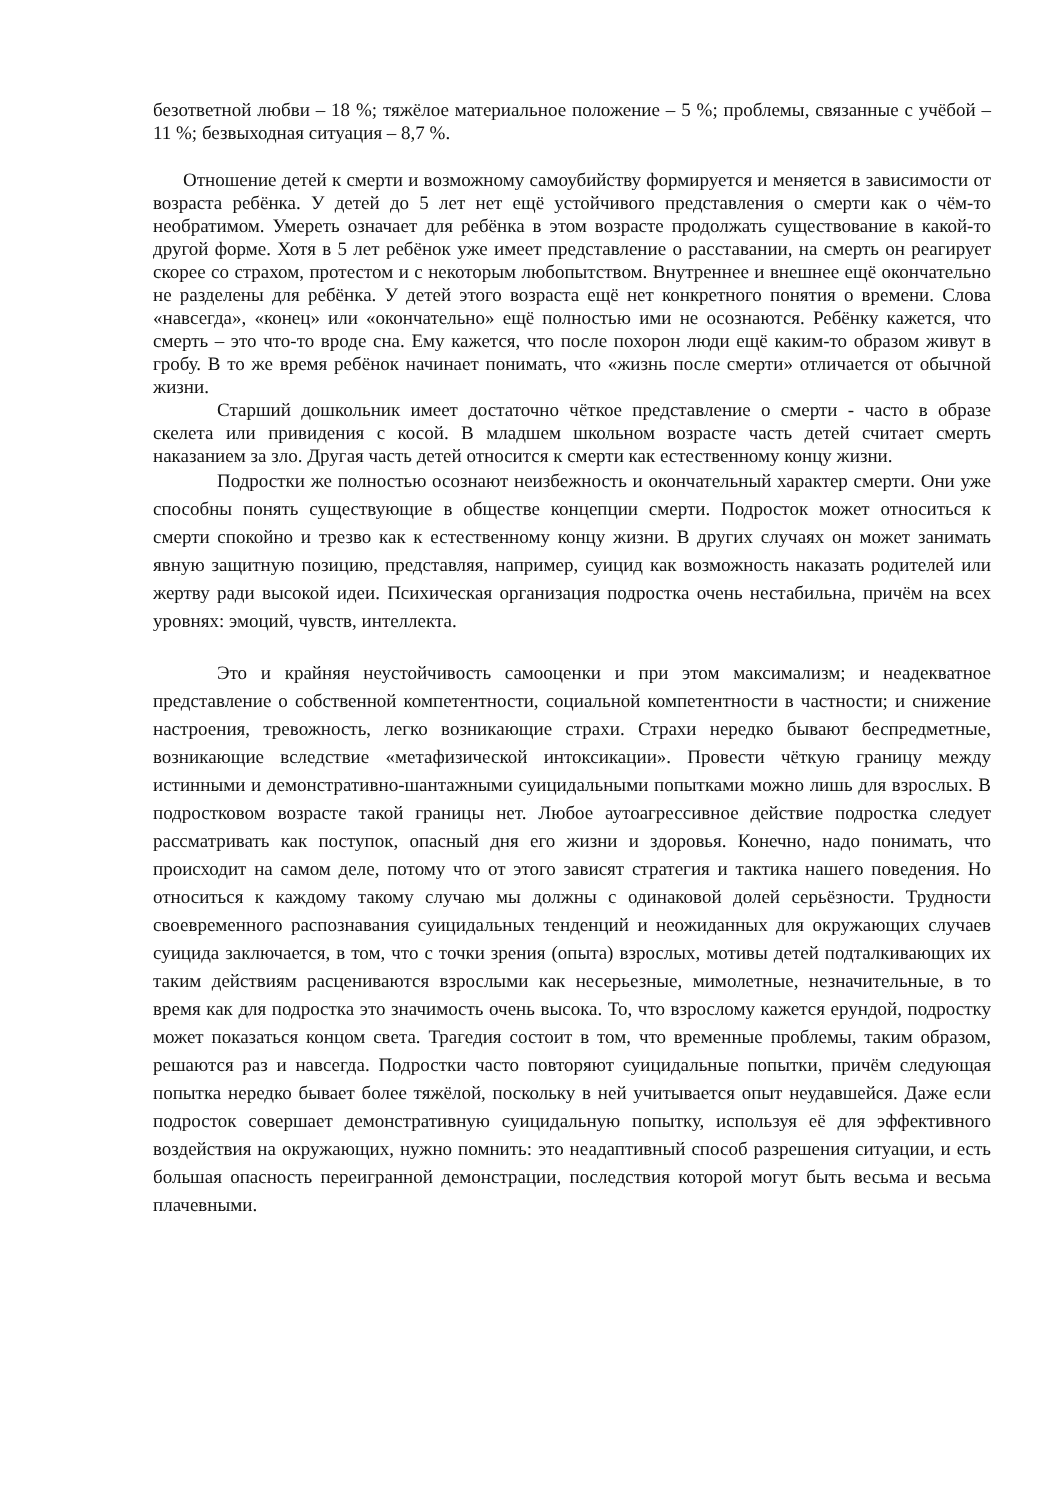безответной любви – 18 %; тяжёлое материальное положение – 5 %; проблемы, связанные с учёбой – 11 %; безвыходная ситуация – 8,7 %.
Отношение детей к смерти и возможному самоубийству формируется и меняется в зависимости от возраста ребёнка. У детей до 5 лет нет ещё устойчивого представления о смерти как о чём-то необратимом. Умереть означает для ребёнка в этом возрасте продолжать существование в какой-то другой форме. Хотя в 5 лет ребёнок уже имеет представление о расставании, на смерть он реагирует скорее со страхом, протестом и с некоторым любопытством. Внутреннее и внешнее ещё окончательно не разделены для ребёнка. У детей этого возраста ещё нет конкретного понятия о времени. Слова «навсегда», «конец» или «окончательно» ещё полностью ими не осознаются. Ребёнку кажется, что смерть – это что-то вроде сна. Ему кажется, что после похорон люди ещё каким-то образом живут в гробу. В то же время ребёнок начинает понимать, что «жизнь после смерти» отличается от обычной жизни.
Старший дошкольник имеет достаточно чёткое представление о смерти - часто в образе скелета или привидения с косой. В младшем школьном возрасте часть детей считает смерть наказанием за зло. Другая часть детей относится к смерти как естественному концу жизни.
Подростки же полностью осознают неизбежность и окончательный характер смерти. Они уже способны понять существующие в обществе концепции смерти. Подросток может относиться к смерти спокойно и трезво как к естественному концу жизни. В других случаях он может занимать явную защитную позицию, представляя, например, суицид как возможность наказать родителей или жертву ради высокой идеи. Психическая организация подростка очень нестабильна, причём на всех уровнях: эмоций, чувств, интеллекта.
Это и крайняя неустойчивость самооценки и при этом максимализм; и неадекватное представление о собственной компетентности, социальной компетентности в частности; и снижение настроения, тревожность, легко возникающие страхи. Страхи нередко бывают беспредметные, возникающие вследствие «метафизической интоксикации». Провести чёткую границу между истинными и демонстративно-шантажными суицидальными попытками можно лишь для взрослых. В подростковом возрасте такой границы нет. Любое аутоагрессивное действие подростка следует рассматривать как поступок, опасный дня его жизни и здоровья. Конечно, надо понимать, что происходит на самом деле, потому что от этого зависят стратегия и тактика нашего поведения. Но относиться к каждому такому случаю мы должны с одинаковой долей серьёзности. Трудности своевременного распознавания суицидальных тенденций и неожиданных для окружающих случаев суицида заключается, в том, что с точки зрения (опыта) взрослых, мотивы детей подталкивающих их таким действиям расцениваются взрослыми как несерьезные, мимолетные, незначительные, в то время как для подростка это значимость очень высока. То, что взрослому кажется ерундой, подростку может показаться концом света. Трагедия состоит в том, что временные проблемы, таким образом, решаются раз и навсегда. Подростки часто повторяют суицидальные попытки, причём следующая попытка нередко бывает более тяжёлой, поскольку в ней учитывается опыт неудавшейся. Даже если подросток совершает демонстративную суицидальную попытку, используя её для эффективного воздействия на окружающих, нужно помнить: это неадаптивный способ разрешения ситуации, и есть большая опасность переигранной демонстрации, последствия которой могут быть весьма и весьма плачевными.